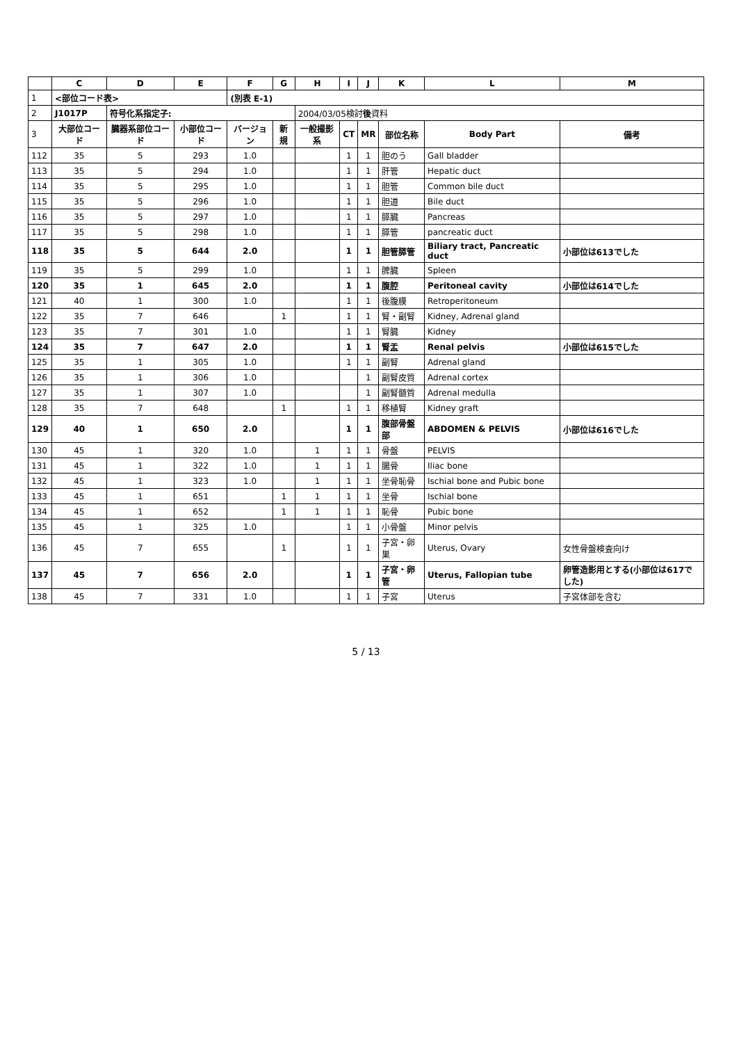| | C | D | E | F | G | H | I | J | K | L | M |
| --- | --- | --- | --- | --- | --- | --- | --- | --- | --- | --- | --- |
| 1 | <部位コード表> | | | (別表 E-1) | | | | | | | |
| 2 | J1017P | 符号化系指定子: | | | | 2004/03/05検討 後 資料 | | | | | |
| 3 | 大部位コード | 臓器系部位コード | 小部位コード | バージョン | 新規 | 一般撮影系 | CT | MR | 部位名称 | Body Part | 備考 |
| 112 | 35 | 5 | 293 | 1.0 | | | 1 | 1 | 胆のう | Gall bladder | |
| 113 | 35 | 5 | 294 | 1.0 | | | 1 | 1 | 肝管 | Hepatic duct | |
| 114 | 35 | 5 | 295 | 1.0 | | | 1 | 1 | 胆管 | Common bile duct | |
| 115 | 35 | 5 | 296 | 1.0 | | | 1 | 1 | 胆道 | Bile duct | |
| 116 | 35 | 5 | 297 | 1.0 | | | 1 | 1 | 膵臓 | Pancreas | |
| 117 | 35 | 5 | 298 | 1.0 | | | 1 | 1 | 膵管 | pancreatic duct | |
| 118 | 35 | 5 | 644 | 2.0 | | | 1 | 1 | 胆管膵管 | Biliary tract, Pancreatic duct | 小部位は613でした |
| 119 | 35 | 5 | 299 | 1.0 | | | 1 | 1 | 脾臓 | Spleen | |
| 120 | 35 | 1 | 645 | 2.0 | | | 1 | 1 | 腹腔 | Peritoneal cavity | 小部位は614でした |
| 121 | 40 | 1 | 300 | 1.0 | | | 1 | 1 | 後腹膜 | Retroperitoneum | |
| 122 | 35 | 7 | 646 | | 1 | | 1 | 1 | 腎・副腎 | Kidney, Adrenal gland | |
| 123 | 35 | 7 | 301 | 1.0 | | | 1 | 1 | 腎臓 | Kidney | |
| 124 | 35 | 7 | 647 | 2.0 | | | 1 | 1 | 腎盂 | Renal pelvis | 小部位は615でした |
| 125 | 35 | 1 | 305 | 1.0 | | | 1 | 1 | 副腎 | Adrenal gland | |
| 126 | 35 | 1 | 306 | 1.0 | | | | 1 | 副腎皮質 | Adrenal cortex | |
| 127 | 35 | 1 | 307 | 1.0 | | | | 1 | 副腎髄質 | Adrenal medulla | |
| 128 | 35 | 7 | 648 | | 1 | | 1 | 1 | 移植腎 | Kidney graft | |
| 129 | 40 | 1 | 650 | 2.0 | | | 1 | 1 | 腹部骨盤部 | ABDOMEN & PELVIS | 小部位は616でした |
| 130 | 45 | 1 | 320 | 1.0 | | 1 | 1 | 1 | 骨盤 | PELVIS | |
| 131 | 45 | 1 | 322 | 1.0 | | 1 | 1 | 1 | 腸骨 | Iliac bone | |
| 132 | 45 | 1 | 323 | 1.0 | | 1 | 1 | 1 | 坐骨恥骨 | Ischial bone and Pubic bone | |
| 133 | 45 | 1 | 651 | | 1 | 1 | 1 | 1 | 坐骨 | Ischial bone | |
| 134 | 45 | 1 | 652 | | 1 | 1 | 1 | 1 | 恥骨 | Pubic bone | |
| 135 | 45 | 1 | 325 | 1.0 | | | 1 | 1 | 小骨盤 | Minor pelvis | |
| 136 | 45 | 7 | 655 | | 1 | | 1 | 1 | 子宮・卵巣 | Uterus, Ovary | 女性骨盤検査向け |
| 137 | 45 | 7 | 656 | 2.0 | | | 1 | 1 | 子宮・卵管 | Uterus, Fallopian tube | 卵管造影用とする(小部位は617でした) |
| 138 | 45 | 7 | 331 | 1.0 | | | 1 | 1 | 子宮 | Uterus | 子宮体部を含む |
5 / 13